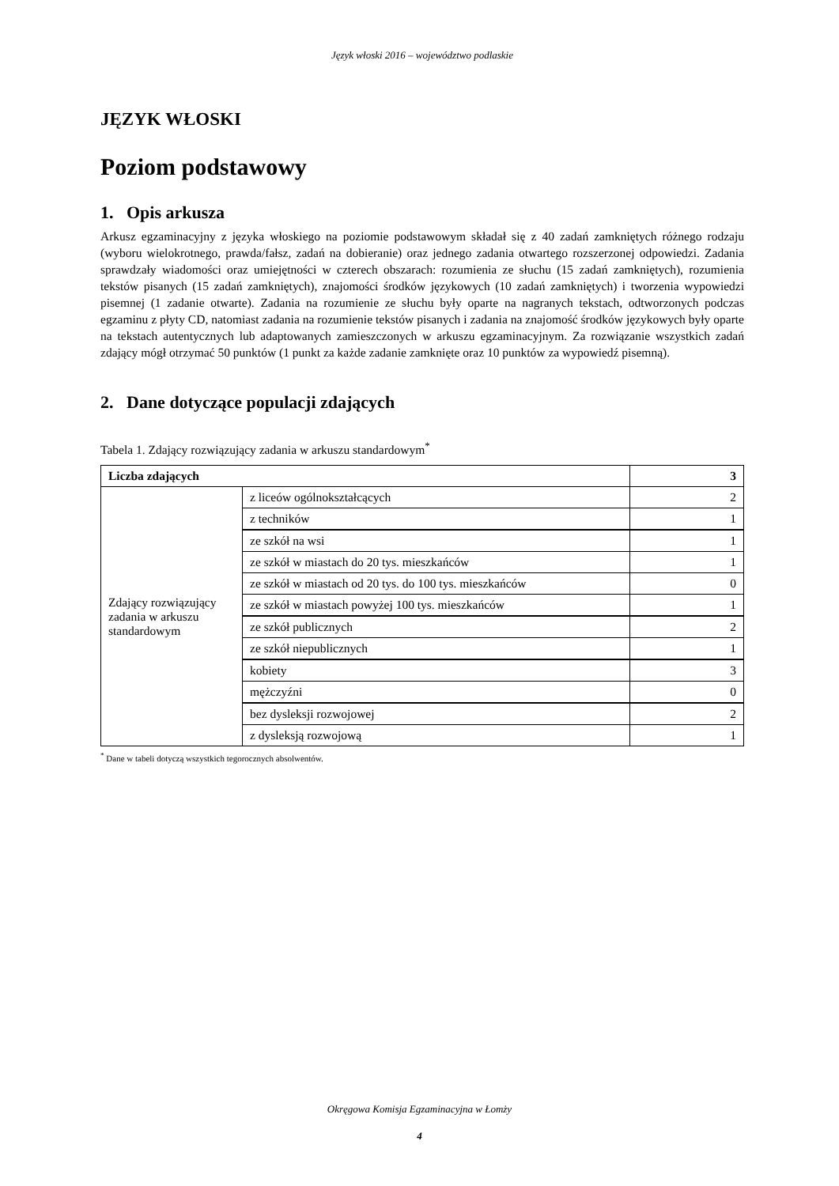Język włoski 2016 – województwo podlaskie
JĘZYK WŁOSKI
Poziom podstawowy
1. Opis arkusza
Arkusz egzaminacyjny z języka włoskiego na poziomie podstawowym składał się z 40 zadań zamkniętych różnego rodzaju (wyboru wielokrotnego, prawda/fałsz, zadań na dobieranie) oraz jednego zadania otwartego rozszerzonej odpowiedzi. Zadania sprawdzały wiadomości oraz umiejętności w czterech obszarach: rozumienia ze słuchu (15 zadań zamkniętych), rozumienia tekstów pisanych (15 zadań zamkniętych), znajomości środków językowych (10 zadań zamkniętych) i tworzenia wypowiedzi pisemnej (1 zadanie otwarte). Zadania na rozumienie ze słuchu były oparte na nagranych tekstach, odtworzonych podczas egzaminu z płyty CD, natomiast zadania na rozumienie tekstów pisanych i zadania na znajomość środków językowych były oparte na tekstach autentycznych lub adaptowanych zamieszczonych w arkuszu egzaminacyjnym. Za rozwiązanie wszystkich zadań zdający mógł otrzymać 50 punktów (1 punkt za każde zadanie zamknięte oraz 10 punktów za wypowiedź pisemną).
2. Dane dotyczące populacji zdających
Tabela 1. Zdający rozwiązujący zadania w arkuszu standardowym<sup>*</sup>
| Liczba zdających | | 3 |
| Zdający rozwiązujący zadania w arkuszu standardowym | z liceów ogólnokształcących | 2 |
| | z techników | 1 |
| | ze szkół na wsi | 1 |
| | ze szkół w miastach do 20 tys. mieszkańców | 1 |
| | ze szkół w miastach od 20 tys. do 100 tys. mieszkańców | 0 |
| | ze szkół w miastach powyżej 100 tys. mieszkańców | 1 |
| | ze szkół publicznych | 2 |
| | ze szkół niepublicznych | 1 |
| | kobiety | 3 |
| | mężczyźni | 0 |
| | bez dysleksji rozwojowej | 2 |
| | z dysleksją rozwojową | 1 |
<sup>*</sup> Dane w tabeli dotyczą wszystkich tegorocznych absolwentów.
Okręgowa Komisja Egzaminacyjna w Łomży
4